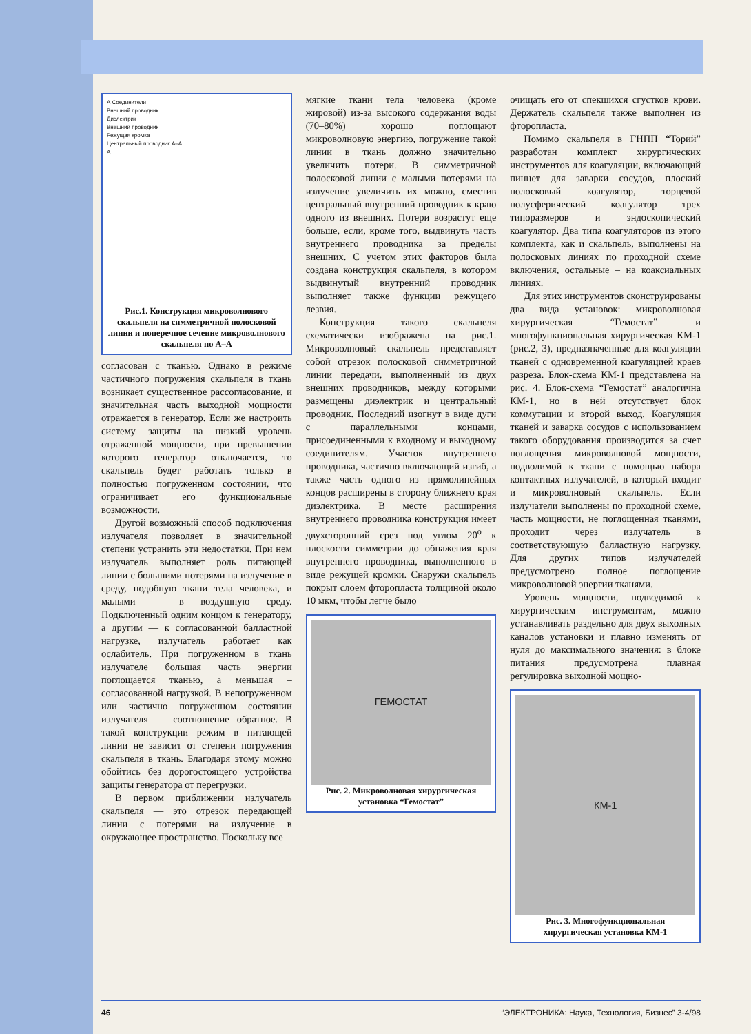А Соединители
Внешний проводник
Диэлектрик
Внешний проводник
Режущая кромка
Центральный проводник А–А
А
Рис.1. Конструкция микроволнового скальпеля на симметричной полосковой линии и поперечное сечение микроволнового скальпеля по А–А
согласован с тканью. Однако в режиме частичного погружения скальпеля в ткань возникает существенное рассогласование, и значительная часть выходной мощности отражается в генератор. Если же настроить систему защиты на низкий уровень отраженной мощности, при превышении которого генератор отключается, то скальпель будет работать только в полностью погруженном состоянии, что ограничивает его функциональные возможности.
Другой возможный способ подключения излучателя позволяет в значительной степени устранить эти недостатки. При нем излучатель выполняет роль питающей линии с большими потерями на излучение в среду, подобную ткани тела человека, и малыми — в воздушную среду. Подключенный одним концом к генератору, а другим — к согласованной балластной нагрузке, излучатель работает как ослабитель. При погруженном в ткань излучателе большая часть энергии поглощается тканью, а меньшая – согласованной нагрузкой. В непогруженном или частично погруженном состоянии излучателя — соотношение обратное. В такой конструкции режим в питающей линии не зависит от степени погружения скальпеля в ткань. Благодаря этому можно обойтись без дорогостоящего устройства защиты генератора от перегрузки.
В первом приближении излучатель скальпеля — это отрезок передающей линии с потерями на излучение в окружающее пространство. Поскольку все
мягкие ткани тела человека (кроме жировой) из-за высокого содержания воды (70–80%) хорошо поглощают микроволновую энергию, погружение такой линии в ткань должно значительно увеличить потери. В симметричной полосковой линии с малыми потерями на излучение увеличить их можно, сместив центральный внутренний проводник к краю одного из внешних. Потери возрастут еще больше, если, кроме того, выдвинуть часть внутреннего проводника за пределы внешних. С учетом этих факторов была создана конструкция скальпеля, в котором выдвинутый внутренний проводник выполняет также функции режущего лезвия.
Конструкция такого скальпеля схематически изображена на рис.1. Микроволновый скальпель представляет собой отрезок полосковой симметричной линии передачи, выполненный из двух внешних проводников, между которыми размещены диэлектрик и центральный проводник. Последний изогнут в виде дуги с параллельными концами, присоединенными к входному и выходному соединителям. Участок внутреннего проводника, частично включающий изгиб, а также часть одного из прямолинейных концов расширены в сторону ближнего края диэлектрика. В месте расширения внутреннего проводника конструкция имеет двухсторонний срез под углом 20<sup>о</sup> к плоскости симметрии до обнажения края внутреннего проводника, выполненного в виде режущей кромки. Снаружи скальпель покрыт слоем фторопласта толщиной около 10 мкм, чтобы легче было
ГЕМОСТАТ
Рис. 2. Микроволновая хирургическая установка “Гемостат”
очищать его от спекшихся сгустков крови. Держатель скальпеля также выполнен из фторопласта.
Помимо скальпеля в ГНПП “Торий” разработан комплект хирургических инструментов для коагуляции, включающий пинцет для заварки сосудов, плоский полосковый коагулятор, торцевой полусферический коагулятор трех типоразмеров и эндоскопический коагулятор. Два типа коагуляторов из этого комплекта, как и скальпель, выполнены на полосковых линиях по проходной схеме включения, остальные – на коаксиальных линиях.
Для этих инструментов сконструированы два вида установок: микроволновая хирургическая “Гемостат” и многофункциональная хирургическая КМ-1 (рис.2, 3), предназначенные для коагуляции тканей с одновременной коагуляцией краев разреза. Блок-схема КМ-1 представлена на рис. 4. Блок-схема “Гемостат” аналогична КМ-1, но в ней отсутствует блок коммутации и второй выход. Коагуляция тканей и заварка сосудов с использованием такого оборудования производится за счет поглощения микроволновой мощности, подводимой к ткани с помощью набора контактных излучателей, в который входит и микроволновый скальпель. Если излучатели выполнены по проходной схеме, часть мощности, не поглощенная тканями, проходит через излучатель в соответствующую балластную нагрузку. Для других типов излучателей предусмотрено полное поглощение микроволновой энергии тканями.
Уровень мощности, подводимой к хирургическим инструментам, можно устанавливать раздельно для двух выходных каналов установки и плавно изменять от нуля до максимального значения: в блоке питания предусмотрена плавная регулировка выходной мощно-
КМ-1
Рис. 3. Многофункциональная хирургическая установка КМ-1
46 “ЭЛЕКТРОНИКА: Наука, Технология, Бизнес” 3-4/98